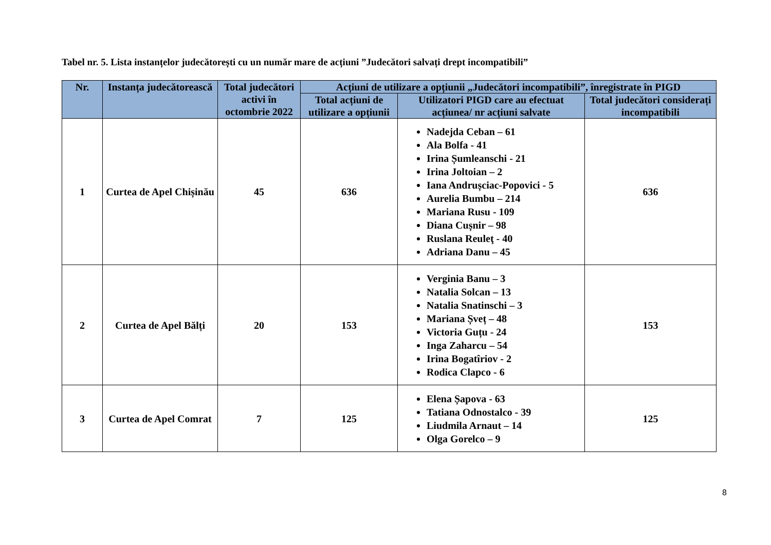Tabel nr. 5. Lista instanțelor judecătorești cu un număr mare de acțiuni ”Judecători salvați drept incompatibili”
| Nr. | Instanța judecătorească | Total judecători activi în octombrie 2022 | Acțiuni de utilizare a opțiunii „Judecători incompatibili”, înregistrate în PIGD | | |
| --- | --- | --- | --- | --- | --- |
| | | | Total acțiuni de utilizare a opțiunii | Utilizatori PIGD care au efectuat acțiunea/ nr acțiuni salvate | Total judecători considerați incompatibili |
| 1 | Curtea de Apel Chișinău | 45 | 636 | Nadejda Ceban – 61 Ala Bolfa - 41 Irina Șumleanschi - 21 Irina Joltoian – 2 Iana Andrușciac-Popovici - 5 Aurelia Bumbu – 214 Mariana Rusu - 109 Diana Cușnir – 98 Ruslana Reuleţ - 40 Adriana Danu – 45 | 636 |
| 2 | Curtea de Apel Bălți | 20 | 153 | Verginia Banu – 3 Natalia Solcan – 13 Natalia Snatinschi – 3 Mariana Șveț – 48 Victoria Guțu - 24 Inga Zaharcu – 54 Irina Bogatîriov - 2 Rodica Clapco - 6 | 153 |
| 3 | Curtea de Apel Comrat | 7 | 125 | Elena Șapova - 63 Tatiana Odnostalco - 39 Liudmila Arnaut – 14 Olga Gorelco – 9 | 125 |
8